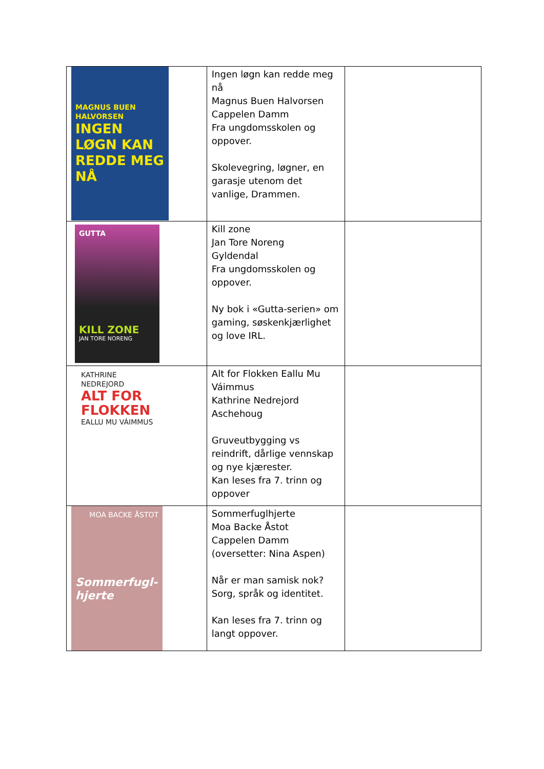| MAGNUS BUEN HALVORSEN INGEN LØGN KAN REDDE MEG NÅ | Ingen løgn kan redde meg nå Magnus Buen Halvorsen Cappelen Damm Fra ungdomsskolen og oppover. Skolevegring, løgner, en garasje utenom det vanlige, Drammen. | |
| GUTTA KILL ZONE JAN TORE NORENG | Kill zone Jan Tore Noreng Gyldendal Fra ungdomsskolen og oppover. Ny bok i «Gutta-serien» om gaming, søskenkjærlighet og love IRL. | |
| KATHRINE NEDREJORD ALT FOR FLOKKEN EALLU MU VÁIMMUS | Alt for Flokken Eallu Mu Váimmus Kathrine Nedrejord Aschehoug Gruveutbygging vs reindrift, dårlige vennskap og nye kjærester. Kan leses fra 7. trinn og oppover | |
| MOA BACKE ÅSTOT Sommerfugl- hjerte | Sommerfuglhjerte Moa Backe Åstot Cappelen Damm (oversetter: Nina Aspen) Når er man samisk nok? Sorg, språk og identitet. Kan leses fra 7. trinn og langt oppover. | |